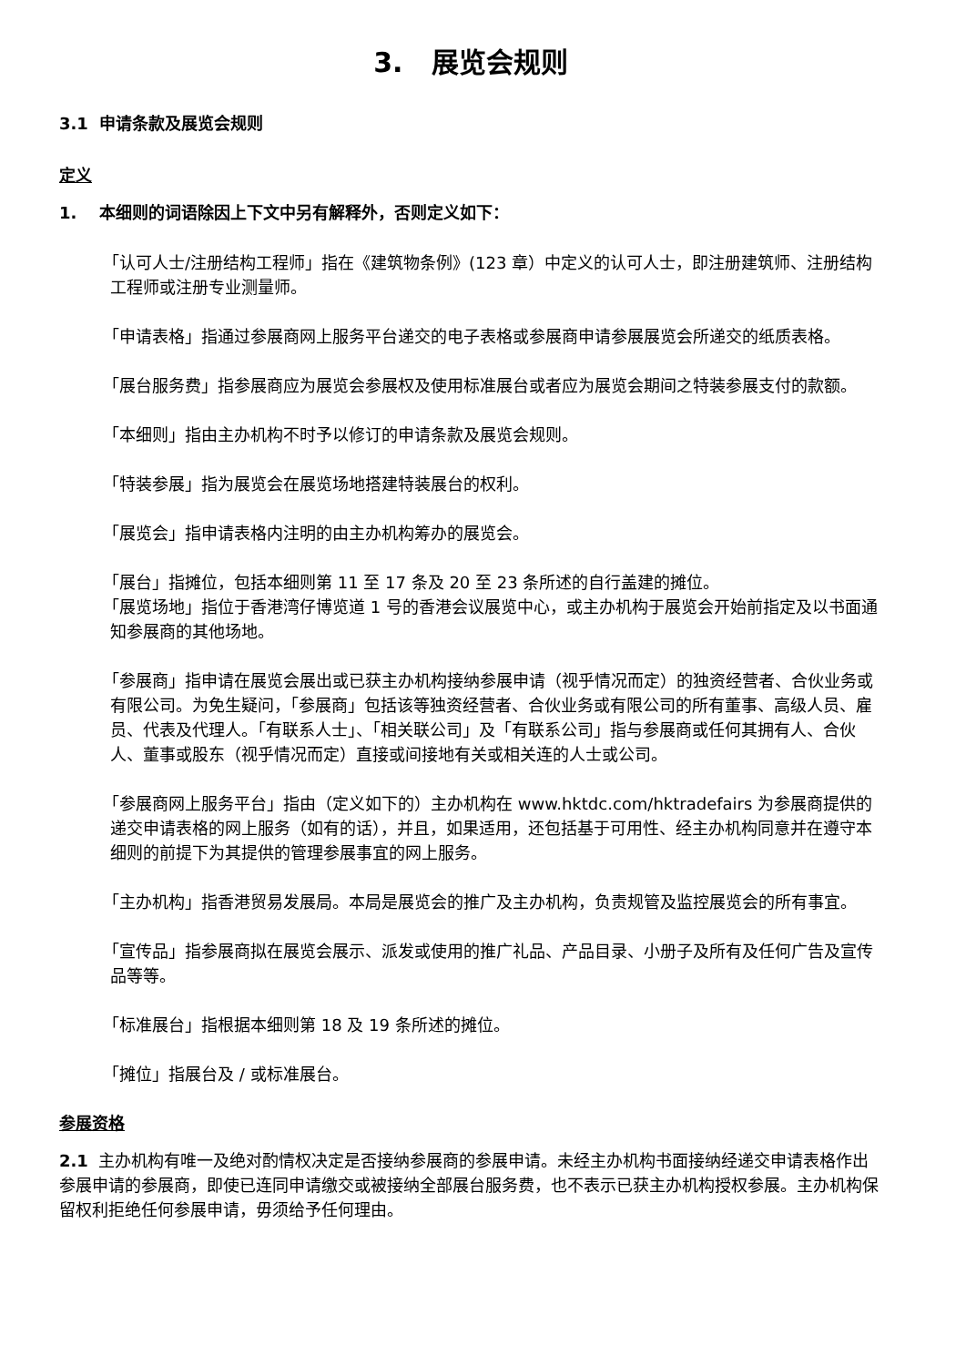3. 展览会规则
3.1 申请条款及展览会规则
定义
1. 本细则的词语除因上下文中另有解释外，否则定义如下：
「认可人士/注册结构工程师」指在《建筑物条例》(123 章）中定义的认可人士，即注册建筑师、注册结构工程师或注册专业测量师。
「申请表格」指通过参展商网上服务平台递交的电子表格或参展商申请参展展览会所递交的纸质表格。
「展台服务费」指参展商应为展览会参展权及使用标准展台或者应为展览会期间之特装参展支付的款额。
「本细则」指由主办机构不时予以修订的申请条款及展览会规则。
「特装参展」指为展览会在展览场地搭建特装展台的权利。
「展览会」指申请表格内注明的由主办机构筹办的展览会。
「展台」指摊位，包括本细则第 11 至 17 条及 20 至 23 条所述的自行盖建的摊位。
「展览场地」指位于香港湾仔博览道 1 号的香港会议展览中心，或主办机构于展览会开始前指定及以书面通知参展商的其他场地。
「参展商」指申请在展览会展出或已获主办机构接纳参展申请（视乎情况而定）的独资经营者、合伙业务或有限公司。为免生疑问，「参展商」包括该等独资经营者、合伙业务或有限公司的所有董事、高级人员、雇员、代表及代理人。「有联系人士」、「相关联公司」及「有联系公司」指与参展商或任何其拥有人、合伙人、董事或股东（视乎情况而定）直接或间接地有关或相关连的人士或公司。
「参展商网上服务平台」指由（定义如下的）主办机构在 www.hktdc.com/hktradefairs 为参展商提供的递交申请表格的网上服务（如有的话），并且，如果适用，还包括基于可用性、经主办机构同意并在遵守本细则的前提下为其提供的管理参展事宜的网上服务。
「主办机构」指香港贸易发展局。本局是展览会的推广及主办机构，负责规管及监控展览会的所有事宜。
「宣传品」指参展商拟在展览会展示、派发或使用的推广礼品、产品目录、小册子及所有及任何广告及宣传品等等。
「标准展台」指根据本细则第 18 及 19 条所述的摊位。
「摊位」指展台及 / 或标准展台。
参展资格
2.1 主办机构有唯一及绝对酌情权决定是否接纳参展商的参展申请。未经主办机构书面接纳经递交申请表格作出参展申请的参展商，即使已连同申请缴交或被接纳全部展台服务费，也不表示已获主办机构授权参展。主办机构保留权利拒绝任何参展申请，毋须给予任何理由。